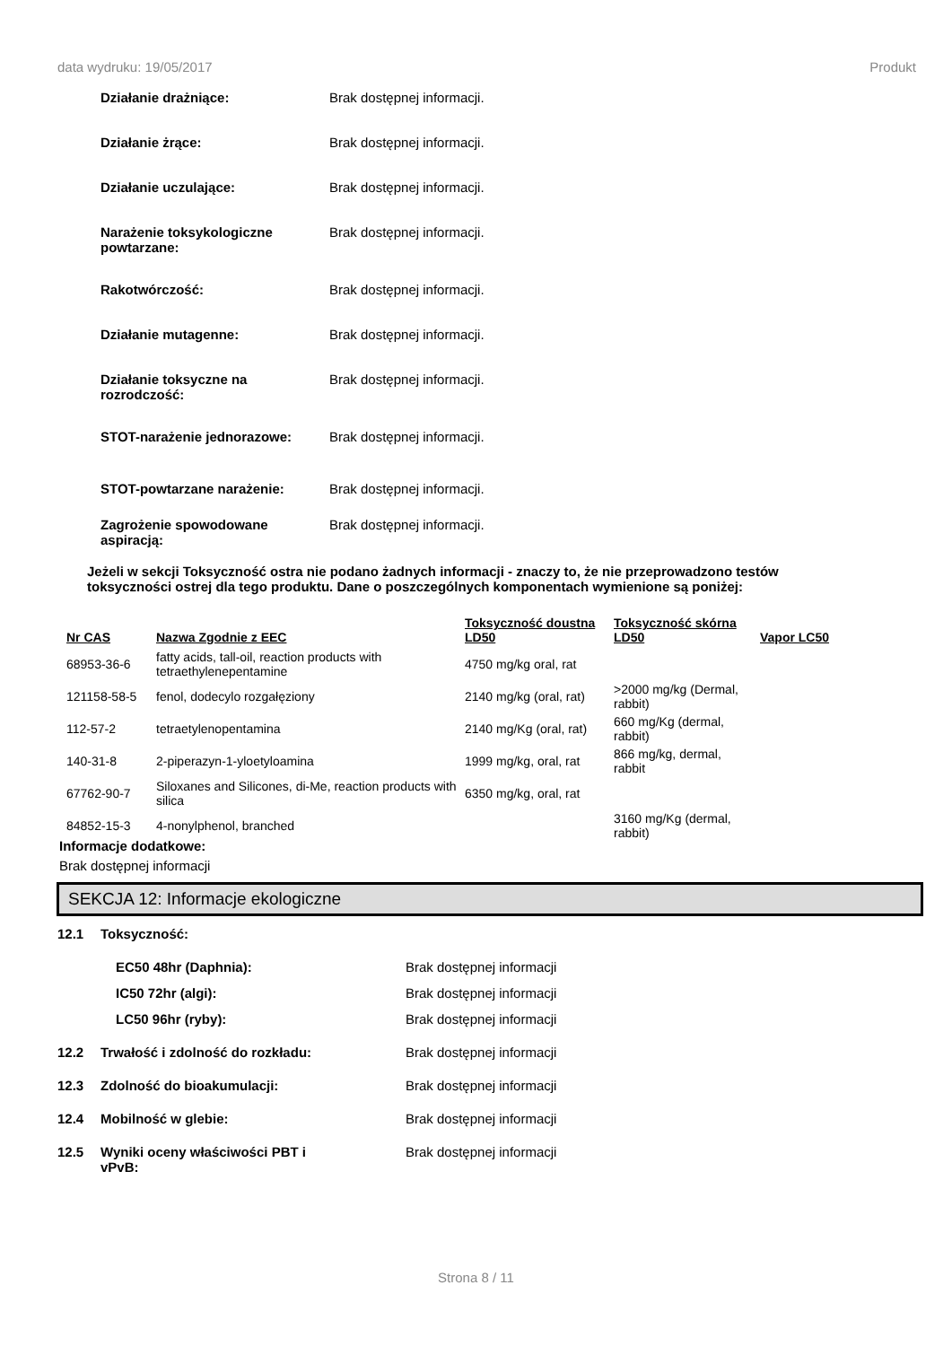data wydruku: 19/05/2017 Produkt
Działanie drażniące: Brak dostępnej informacji.
Działanie żrące: Brak dostępnej informacji.
Działanie uczulające: Brak dostępnej informacji.
Narażenie toksykologiczne powtarzane:
Brak dostępnej informacji.
Rakotwórczość: Brak dostępnej informacji.
Działanie mutagenne: Brak dostępnej informacji.
Działanie toksyczne na rozrodczość:
Brak dostępnej informacji.
STOT-narażenie jednorazowe: Brak dostępnej informacji.
STOT-powtarzane narażenie: Brak dostępnej informacji.
Zagrożenie spowodowane aspiracją:
Brak dostępnej informacji.
Jeżeli w sekcji Toksyczność ostra nie podano żadnych informacji - znaczy to, że nie przeprowadzono testów toksyczności ostrej dla tego produktu. Dane o poszczególnych komponentach wymienione są poniżej:
| Nr CAS | Nazwa Zgodnie z EEC | Toksyczność doustna LD50 | Toksyczność skórna LD50 | Vapor LC50 |
| --- | --- | --- | --- | --- |
| 68953-36-6 | fatty acids, tall-oil, reaction products with tetraethylenepentamine | 4750 mg/kg oral, rat | | |
| 121158-58-5 | fenol, dodecylo rozgałęziony | 2140 mg/kg (oral, rat) | >2000 mg/kg (Dermal, rabbit) | |
| 112-57-2 | tetraetylenopentamina | 2140 mg/Kg (oral, rat) | 660 mg/Kg (dermal, rabbit) | |
| 140-31-8 | 2-piperazyn-1-yloetyloamina | 1999 mg/kg, oral, rat | 866 mg/kg, dermal, rabbit | |
| 67762-90-7 | Siloxanes and Silicones, di-Me, reaction products with silica | 6350 mg/kg, oral, rat | | |
| 84852-15-3 | 4-nonylphenol, branched | | 3160 mg/Kg (dermal, rabbit) | |
Informacje dodatkowe:
Brak dostępnej informacji
SEKCJA 12: Informacje ekologiczne
12.1 Toksyczność:
EC50 48hr (Daphnia): Brak dostępnej informacji
IC50 72hr (algi): Brak dostępnej informacji
LC50 96hr (ryby): Brak dostępnej informacji
12.2 Trwałość i zdolność do rozkładu: Brak dostępnej informacji
12.3 Zdolność do bioakumulacji: Brak dostępnej informacji
12.4 Mobilność w glebie: Brak dostępnej informacji
12.5 Wyniki oceny właściwości PBT i vPvB:
Brak dostępnej informacji
Strona 8 / 11